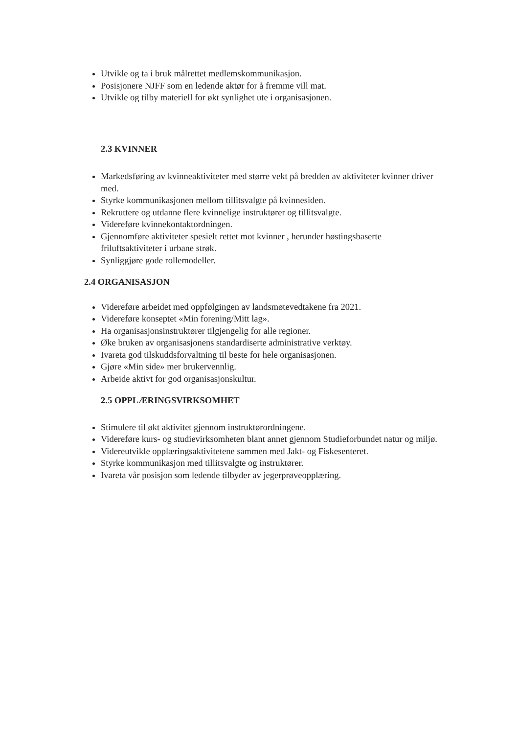Utvikle og ta i bruk målrettet medlemskommunikasjon.
Posisjonere NJFF som en ledende aktør for å fremme vill mat.
Utvikle og tilby materiell for økt synlighet ute i organisasjonen.
2.3 KVINNER
Markedsføring av kvinneaktiviteter med større vekt på bredden av aktiviteter kvinner driver med.
Styrke kommunikasjonen mellom tillitsvalgte på kvinnesiden.
Rekruttere og utdanne flere kvinnelige instruktører og tillitsvalgte.
Videreføre kvinnekontaktordningen.
Gjennomføre aktiviteter spesielt rettet mot kvinner , herunder høstingsbaserte friluftsaktiviteter i urbane strøk.
Synliggjøre gode rollemodeller.
2.4 ORGANISASJON
Videreføre arbeidet med oppfølgingen av landsmøtevedtakene fra 2021.
Videreføre konseptet «Min forening/Mitt lag».
Ha organisasjonsinstruktører tilgjengelig for alle regioner.
Øke bruken av organisasjonens standardiserte administrative verktøy.
Ivareta god tilskuddsforvaltning til beste for hele organisasjonen.
Gjøre «Min side» mer brukervennlig.
Arbeide aktivt for god organisasjonskultur.
2.5 OPPLÆRINGSVIRKSOMHET
Stimulere til økt aktivitet gjennom instruktørordningene.
Videreføre kurs- og studievirksomheten blant annet gjennom Studieforbundet natur og miljø.
Videreutvikle opplæringsaktivitetene sammen med Jakt- og Fiskesenteret.
Styrke kommunikasjon med tillitsvalgte og instruktører.
Ivareta vår posisjon som ledende tilbyder av jegerprøveopplæring.